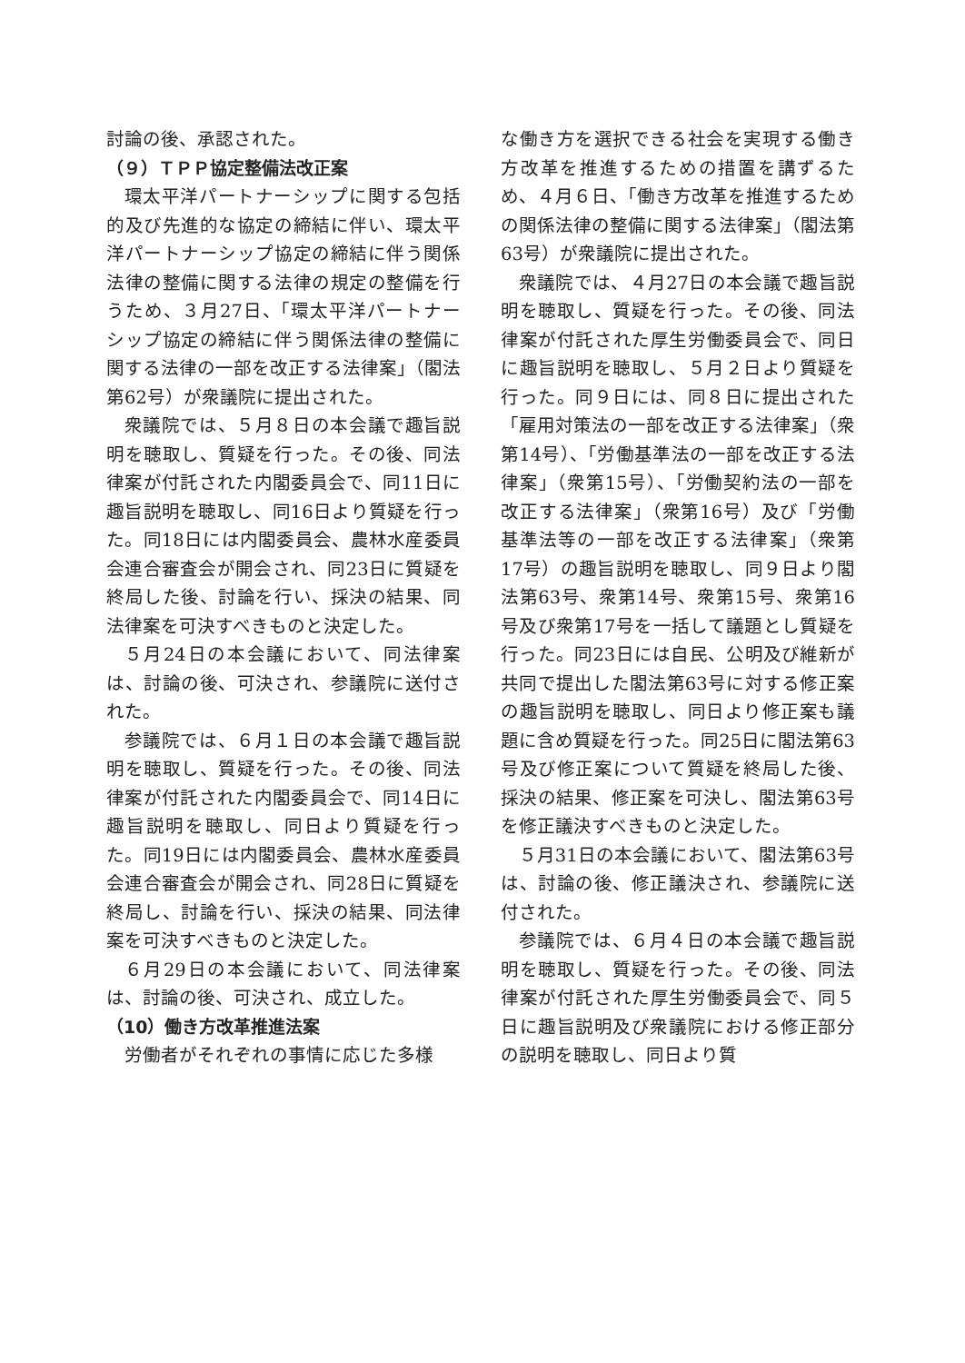討論の後、承認された。
（９）ＴＰＰ協定整備法改正案
環太平洋パートナーシップに関する包括的及び先進的な協定の締結に伴い、環太平洋パートナーシップ協定の締結に伴う関係法律の整備に関する法律の規定の整備を行うため、３月27日、「環太平洋パートナーシップ協定の締結に伴う関係法律の整備に関する法律の一部を改正する法律案」（閣法第62号）が衆議院に提出された。
衆議院では、５月８日の本会議で趣旨説明を聴取し、質疑を行った。その後、同法律案が付託された内閣委員会で、同11日に趣旨説明を聴取し、同16日より質疑を行った。同18日には内閣委員会、農林水産委員会連合審査会が開会され、同23日に質疑を終局した後、討論を行い、採決の結果、同法律案を可決すべきものと決定した。
５月24日の本会議において、同法律案は、討論の後、可決され、参議院に送付された。
参議院では、６月１日の本会議で趣旨説明を聴取し、質疑を行った。その後、同法律案が付託された内閣委員会で、同14日に趣旨説明を聴取し、同日より質疑を行った。同19日には内閣委員会、農林水産委員会連合審査会が開会され、同28日に質疑を終局し、討論を行い、採決の結果、同法律案を可決すべきものと決定した。
６月29日の本会議において、同法律案は、討論の後、可決され、成立した。
（10）働き方改革推進法案
労働者がそれぞれの事情に応じた多様
な働き方を選択できる社会を実現する働き方改革を推進するための措置を講ずるため、４月６日、「働き方改革を推進するための関係法律の整備に関する法律案」（閣法第63号）が衆議院に提出された。
衆議院では、４月27日の本会議で趣旨説明を聴取し、質疑を行った。その後、同法律案が付託された厚生労働委員会で、同日に趣旨説明を聴取し、５月２日より質疑を行った。同９日には、同８日に提出された「雇用対策法の一部を改正する法律案」（衆第14号）、「労働基準法の一部を改正する法律案」（衆第15号）、「労働契約法の一部を改正する法律案」（衆第16号）及び「労働基準法等の一部を改正する法律案」（衆第17号）の趣旨説明を聴取し、同９日より閣法第63号、衆第14号、衆第15号、衆第16号及び衆第17号を一括して議題とし質疑を行った。同23日には自民、公明及び維新が共同で提出した閣法第63号に対する修正案の趣旨説明を聴取し、同日より修正案も議題に含め質疑を行った。同25日に閣法第63号及び修正案について質疑を終局した後、採決の結果、修正案を可決し、閣法第63号を修正議決すべきものと決定した。
５月31日の本会議において、閣法第63号は、討論の後、修正議決され、参議院に送付された。
参議院では、６月４日の本会議で趣旨説明を聴取し、質疑を行った。その後、同法律案が付託された厚生労働委員会で、同５日に趣旨説明及び衆議院における修正部分の説明を聴取し、同日より質